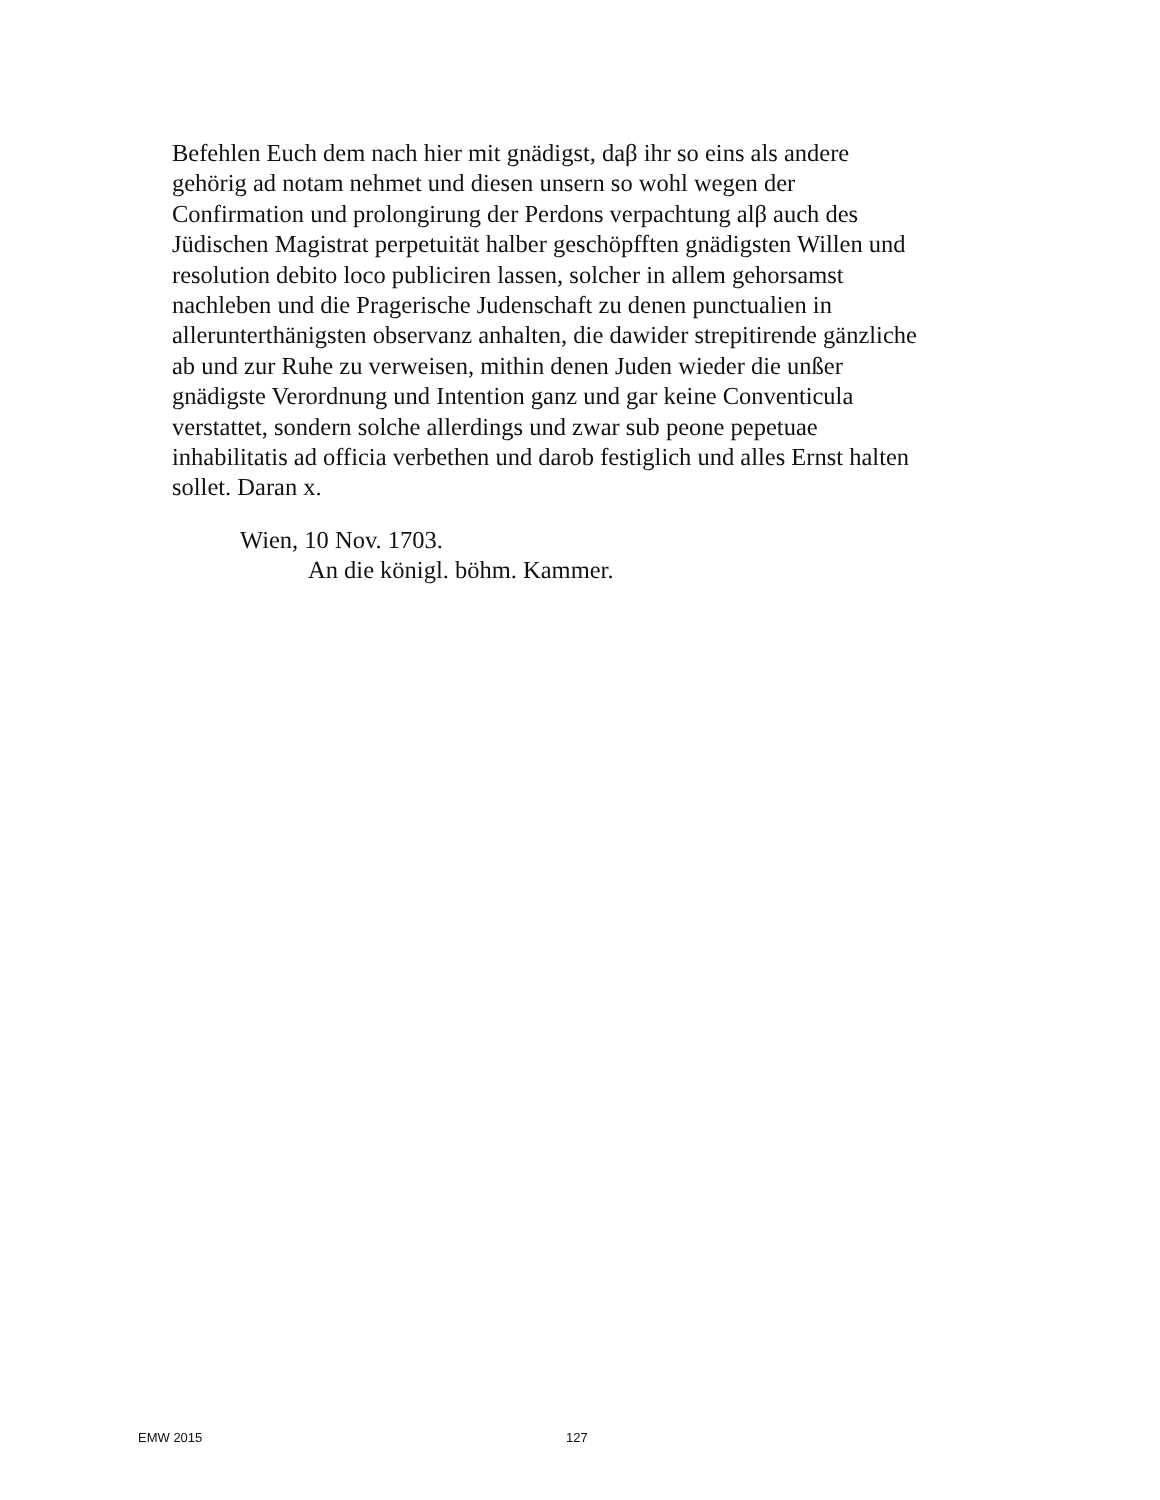Befehlen Euch dem nach hier mit gnädigst, daβ ihr so eins als andere
gehörig ad notam nehmet und diesen unsern so wohl wegen der
Confirmation und prolongirung der Perdons verpachtung alβ auch des
Jüdischen Magistrat perpetuität halber geschöpfften gnädigsten Willen und
resolution debito loco publiciren lassen, solcher in allem gehorsamst
nachleben und die Pragerische Judenschaft zu denen punctualien in
allerunterthänigsten observanz anhalten, die dawider strepitirende gänzliche
ab und zur Ruhe zu verweisen, mithin denen Juden wieder die unßer
gnädigste Verordnung und Intention ganz und gar keine Conventicula
verstattet, sondern solche allerdings und zwar sub peone pepetuae
inhabilitatis ad officia verbethen und darob festiglich und alles Ernst halten
sollet. Daran x.
Wien, 10 Nov. 1703.
An die königl. böhm. Kammer.
EMW 2015 127